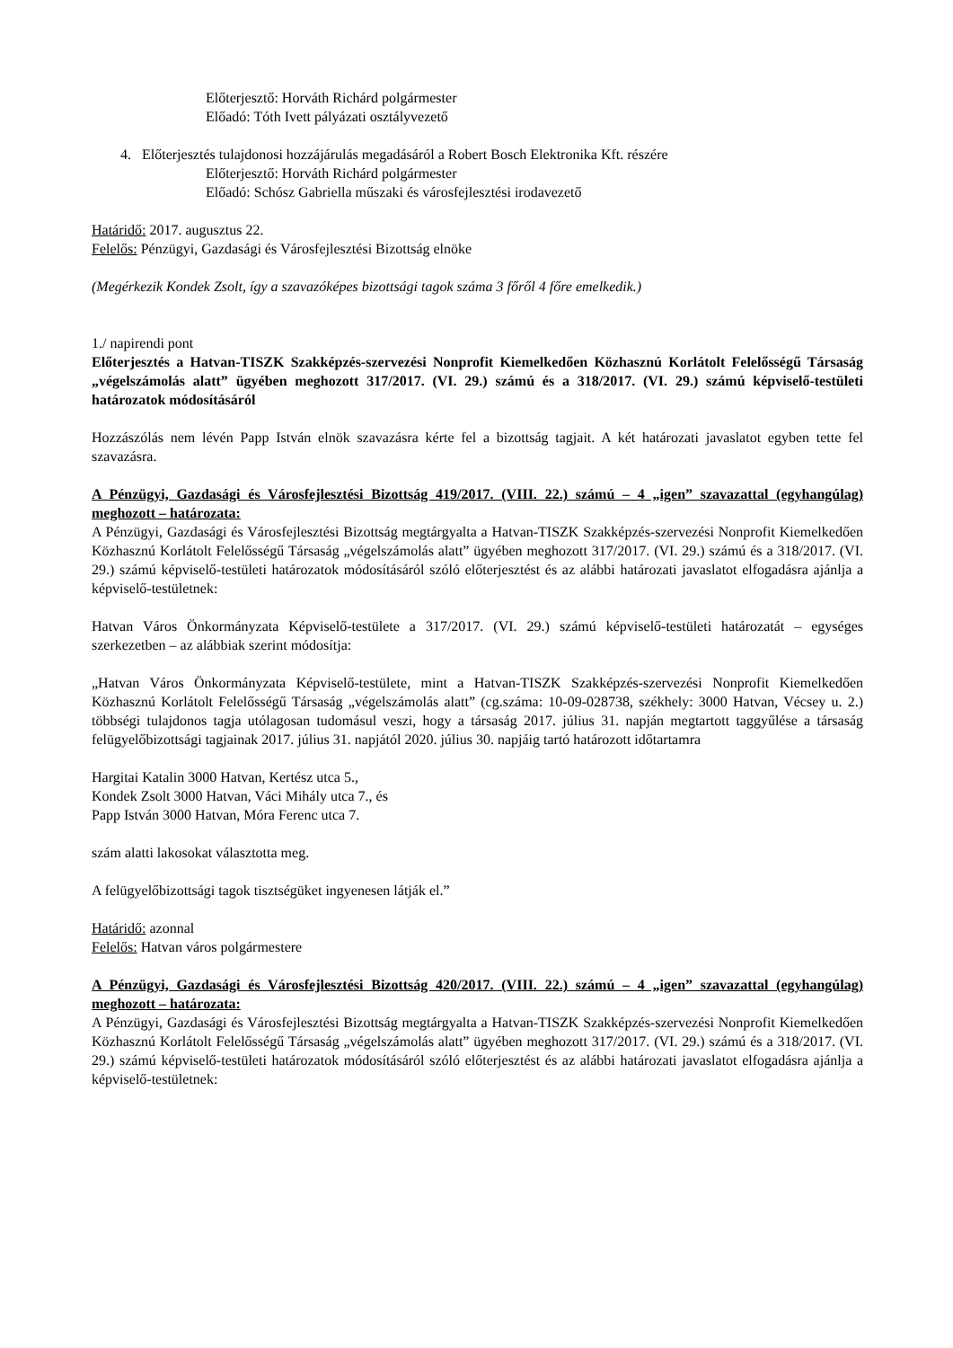Előterjesztő: Horváth Richárd polgármester
Előadó: Tóth Ivett pályázati osztályvezető
4. Előterjesztés tulajdonosi hozzájárulás megadásáról a Robert Bosch Elektronika Kft. részére
Előterjesztő: Horváth Richárd polgármester
Előadó: Schósz Gabriella műszaki és városfejlesztési irodavezető
Határidő: 2017. augusztus 22.
Felelős: Pénzügyi, Gazdasági és Városfejlesztési Bizottság elnöke
(Megérkezik Kondek Zsolt, így a szavazóképes bizottsági tagok száma 3 főről 4 főre emelkedik.)
1./ napirendi pont
Előterjesztés a Hatvan-TISZK Szakképzés-szervezési Nonprofit Kiemelkedően Közhasznú Korlátolt Felelősségű Társaság „végelszámolás alatt” ügyében meghozott 317/2017. (VI. 29.) számú és a 318/2017. (VI. 29.) számú képviselő-testületi határozatok módosításáról
Hozzászólás nem lévén Papp István elnök szavazásra kérte fel a bizottság tagjait. A két határozati javaslatot egyben tette fel szavazásra.
A Pénzügyi, Gazdasági és Városfejlesztési Bizottság 419/2017. (VIII. 22.) számú – 4 „igen” szavazattal (egyhangúlag) meghozott – határozata:
A Pénzügyi, Gazdasági és Városfejlesztési Bizottság megtárgyalta a Hatvan-TISZK Szakképzés-szervezési Nonprofit Kiemelkedően Közhasznú Korlátolt Felelősségű Társaság „végelszámolás alatt” ügyében meghozott 317/2017. (VI. 29.) számú és a 318/2017. (VI. 29.) számú képviselő-testületi határozatok módosításáról szóló előterjesztést és az alábbi határozati javaslatot elfogadásra ajánlja a képviselő-testületnek:
Hatvan Város Önkormányzata Képviselő-testülete a 317/2017. (VI. 29.) számú képviselő-testületi határozatát – egységes szerkezetben – az alábbiak szerint módosítja:
„Hatvan Város Önkormányzata Képviselő-testülete, mint a Hatvan-TISZK Szakképzés-szervezési Nonprofit Kiemelkedően Közhasznú Korlátolt Felelősségű Társaság „végelszámolás alatt” (cg.száma: 10-09-028738, székhely: 3000 Hatvan, Vécsey u. 2.) többségi tulajdonos tagja utólagosan tudomásul veszi, hogy a társaság 2017. július 31. napján megtartott taggyűlése a társaság felügyelőbizottsági tagjainak 2017. július 31. napjától 2020. július 30. napjáig tartó határozott időtartamra
Hargitai Katalin 3000 Hatvan, Kertész utca 5.,
Kondek Zsolt 3000 Hatvan, Váci Mihály utca 7., és
Papp István 3000 Hatvan, Móra Ferenc utca 7.
szám alatti lakosokat választotta meg.
A felügyelőbizottsági tagok tisztségüket ingyenesen látják el.”
Határidő: azonnal
Felelős: Hatvan város polgármestere
A Pénzügyi, Gazdasági és Városfejlesztési Bizottság 420/2017. (VIII. 22.) számú – 4 „igen” szavazattal (egyhangúlag) meghozott – határozata:
A Pénzügyi, Gazdasági és Városfejlesztési Bizottság megtárgyalta a Hatvan-TISZK Szakképzés-szervezési Nonprofit Kiemelkedően Közhasznú Korlátolt Felelősségű Társaság „végelszámolás alatt” ügyében meghozott 317/2017. (VI. 29.) számú és a 318/2017. (VI. 29.) számú képviselő-testületi határozatok módosításáról szóló előterjesztést és az alábbi határozati javaslatot elfogadásra ajánlja a képviselő-testületnek: